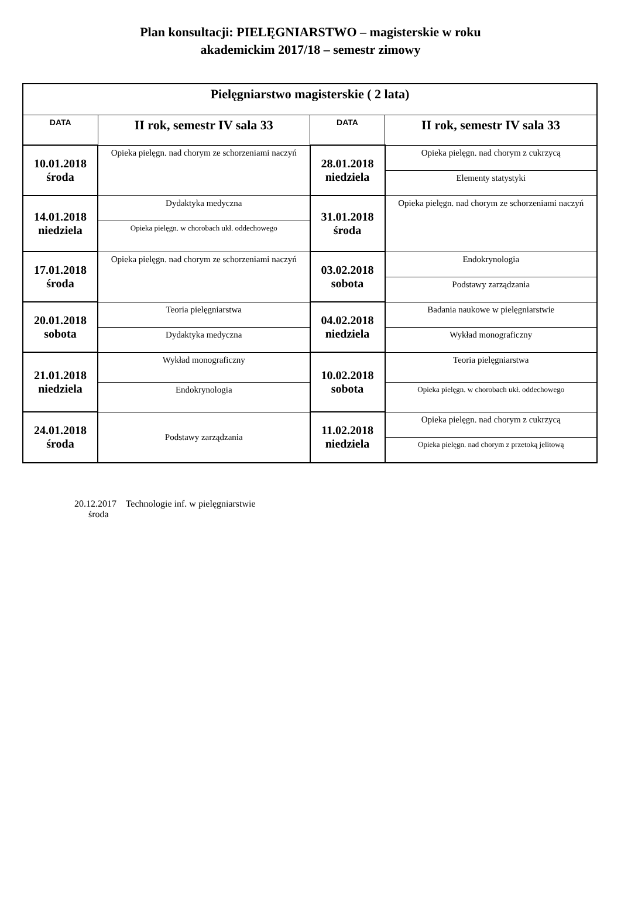Plan konsultacji: PIELĘGNIARSTWO – magisterskie w roku
akademickim 2017/18 – semestr zimowy
| Pielęgniarstwo magisterskie ( 2 lata) | | | |
| --- | --- | --- | --- |
| DATA | II rok, semestr IV sala 33 | DATA | II rok, semestr IV sala 33 |
| 10.01.2018 środa | Opieka pielęgn. nad chorym ze schorzeniami naczyń | 28.01.2018 niedziela | Opieka pielęgn. nad chorym z cukrzycą |
| | | | Elementy statystyki |
| 14.01.2018 niedziela | Dydaktyka medyczna | 31.01.2018 środa | Opieka pielęgn. nad chorym ze schorzeniami naczyń |
| | Opieka pielęgn. w chorobach ukł. oddechowego | | |
| 17.01.2018 środa | Opieka pielęgn. nad chorym ze schorzeniami naczyń | 03.02.2018 sobota | Endokrynologia |
| | | | Podstawy zarządzania |
| 20.01.2018 sobota | Teoria pielęgniarstwa | 04.02.2018 niedziela | Badania naukowe w pielęgniarstwie |
| | Dydaktyka medyczna | | Wykład monograficzny |
| 21.01.2018 niedziela | Wykład monograficzny | 10.02.2018 sobota | Teoria pielęgniarstwa |
| | Endokrynologia | | Opieka pielęgn. w chorobach ukł. oddechowego |
| 24.01.2018 środa | Podstawy zarządzania | 11.02.2018 niedziela | Opieka pielęgn. nad chorym z cukrzycą |
| | | | Opieka pielęgn. nad chorym z przetoką jelitową |
20.12.2017 Technologie inf. w pielęgniarstwie
środa